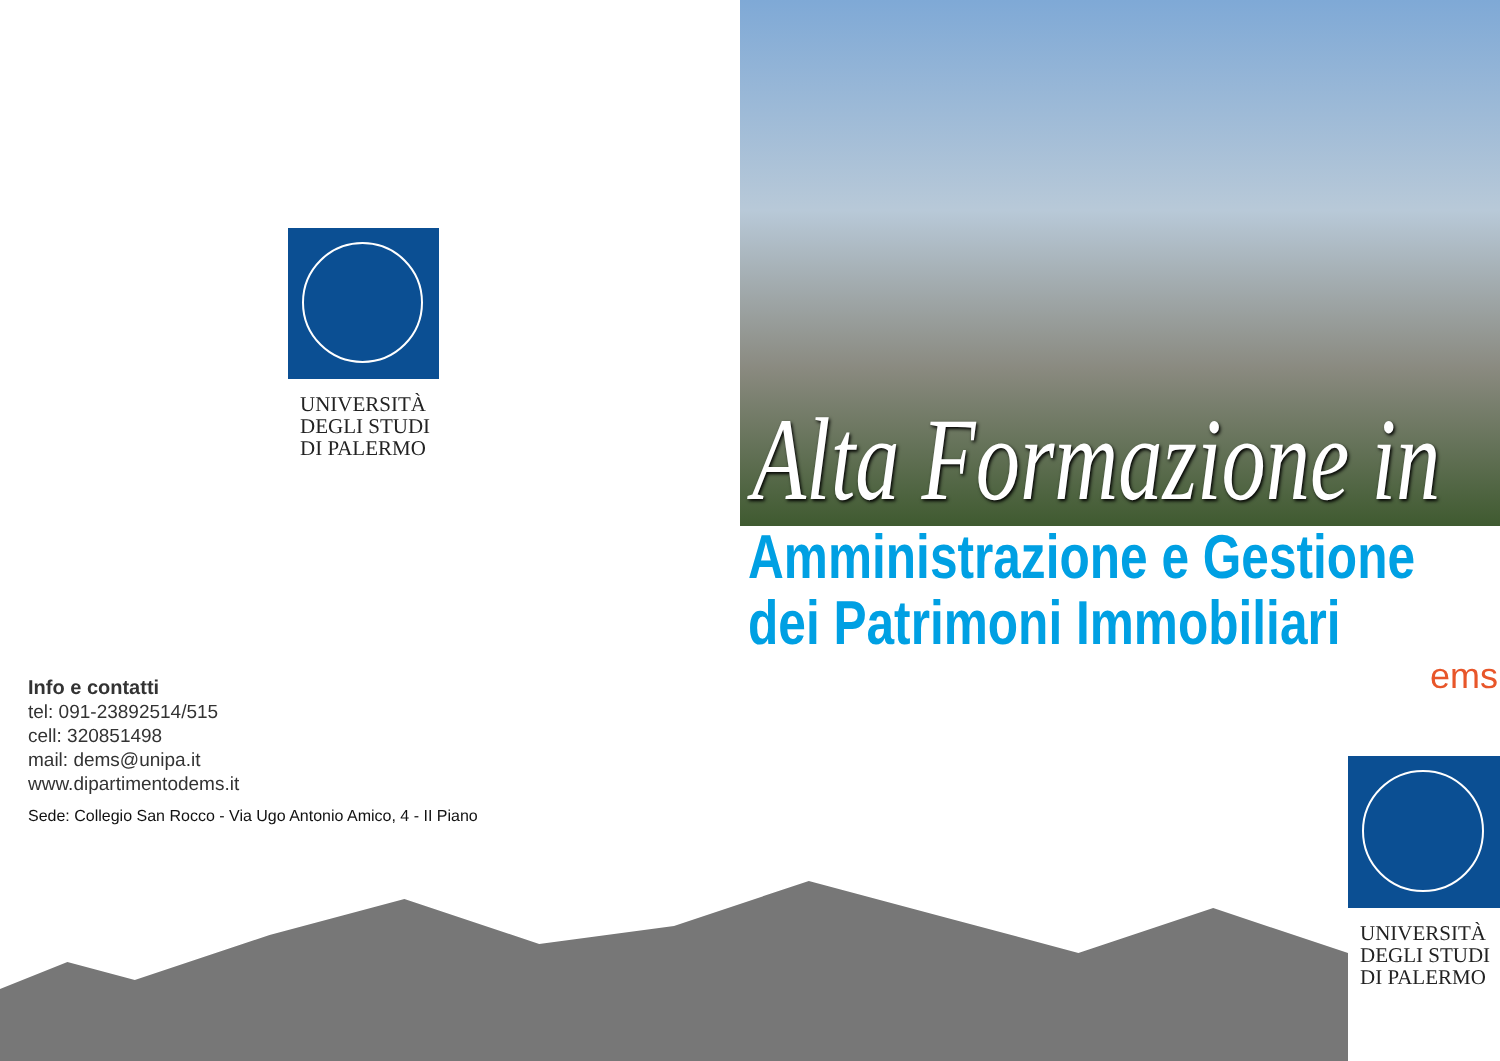UNIVERSITÀ
DEGLI STUDI
DI PALERMO
Info e contatti
tel: 091-23892514/515
cell: 320851498
mail: dems@unipa.it
www.dipartimentodems.it
Sede: Collegio San Rocco - Via Ugo Antonio Amico, 4 - II Piano
Alta Formazione in
Amministrazione e Gestione
dei Patrimoni Immobiliari
ems
UNIVERSITÀ
DEGLI STUDI
DI PALERMO